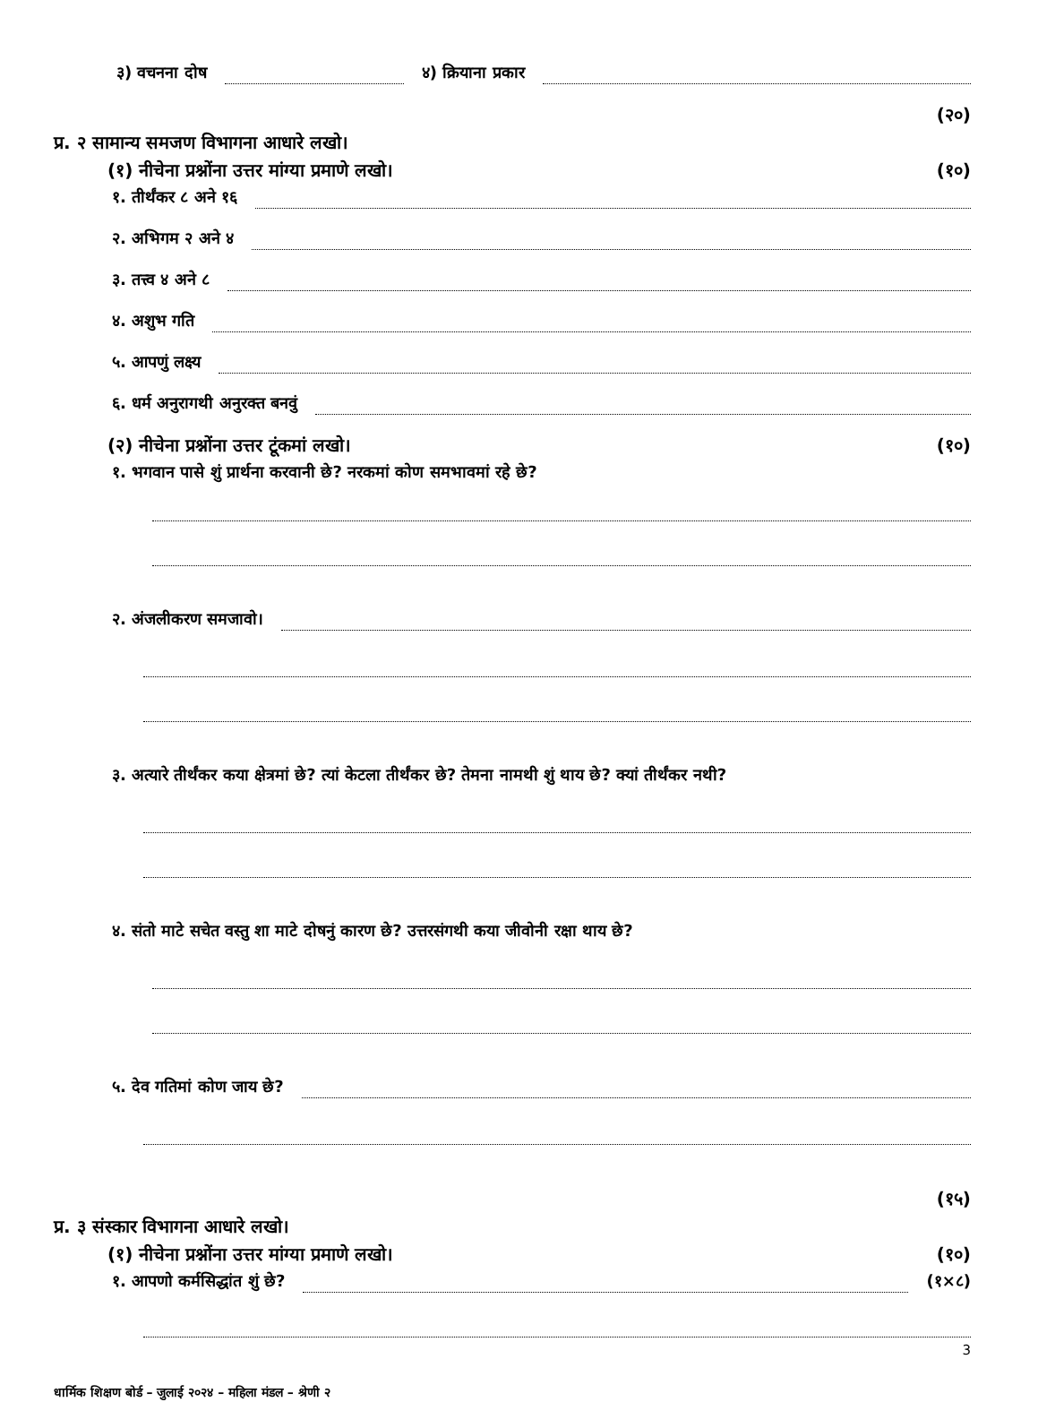३) वचनना दोष ४) क्रियाना प्रकार
(२०)
प्र. २ सामान्य समजण विभागना आधारे लखो।
(१) नीचेना प्रश्नोंना उत्तर मांग्या प्रमाणे लखो। (१०)
१. तीर्थंकर ८ अने १६
२. अभिगम २ अने ४
३. तत्त्व ४ अने ८
४. अशुभ गति
५. आपणुं लक्ष्य
६. धर्म अनुरागथी अनुरक्त बनवुं
(२) नीचेना प्रश्नोंना उत्तर टूंकमां लखो। (१०)
१. भगवान पासे शुं प्रार्थना करवानी छे? नरकमां कोण समभावमां रहे छे?
२. अंजलीकरण समजावो।
३. अत्यारे तीर्थंकर कया क्षेत्रमां छे? त्यां केटला तीर्थंकर छे? तेमना नामथी शुं थाय छे? क्यां तीर्थंकर नथी?
४. संतो माटे सचेत वस्तु शा माटे दोषनुं कारण छे? उत्तरसंगथी कया जीवोनी रक्षा थाय छे?
५. देव गतिमां कोण जाय छे?
(१५)
प्र. ३ संस्कार विभागना आधारे लखो।
(१) नीचेना प्रश्नोंना उत्तर मांग्या प्रमाणे लखो। (१०)
१. आपणो कर्मसिद्धांत शुं छे? (१×८)
3
धार्मिक शिक्षण बोर्ड – जुलाई २०२४ – महिला मंडल – श्रेणी २